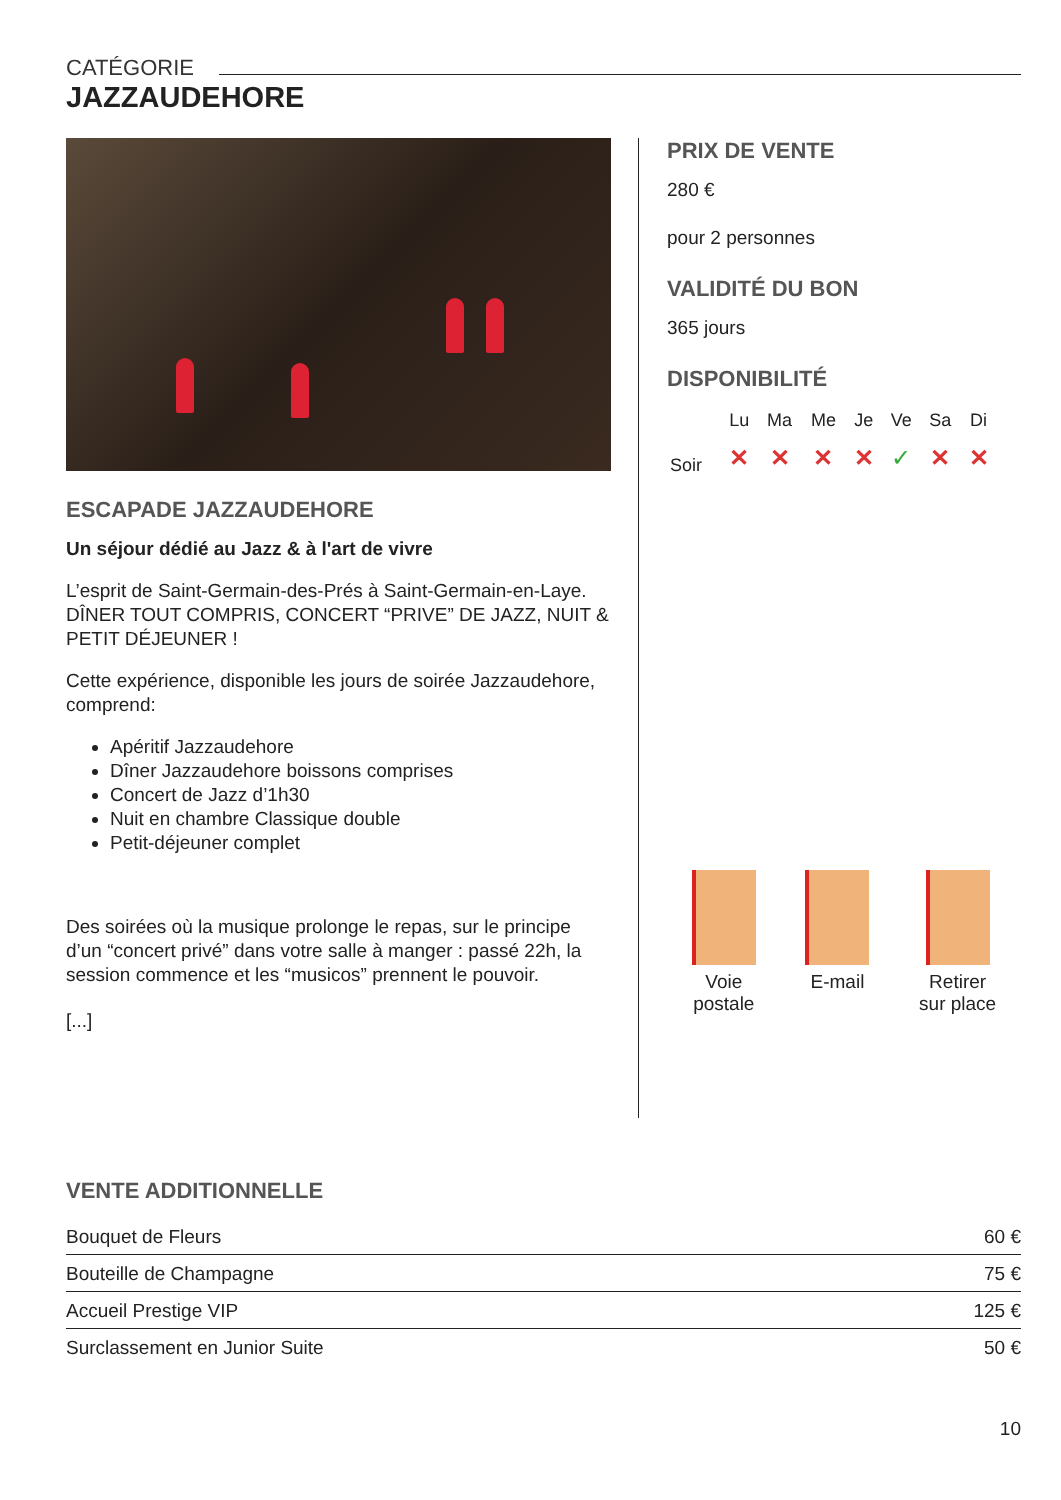CATÉGORIE
JAZZAUDEHORE
ESCAPADE JAZZAUDEHORE
Un séjour dédié au Jazz & à l'art de vivre
L’esprit de Saint-Germain-des-Prés à Saint-Germain-en-Laye.
DÎNER TOUT COMPRIS, CONCERT “PRIVE” DE JAZZ, NUIT & PETIT DÉJEUNER !
Cette expérience, disponible les jours de soirée Jazzaudehore, comprend:
Apéritif Jazzaudehore
Dîner Jazzaudehore boissons comprises
Concert de Jazz d’1h30
Nuit en chambre Classique double
Petit-déjeuner complet
Des soirées où la musique prolonge le repas, sur le principe d’un “concert privé” dans votre salle à manger : passé 22h, la session commence et les “musicos” prennent le pouvoir.
[...]
PRIX DE VENTE
280 €
pour 2 personnes
VALIDITÉ DU BON
365 jours
DISPONIBILITÉ
| | Lu | Ma | Me | Je | Ve | Sa | Di |
| Soir | ✕ | ✕ | ✕ | ✕ | ✓ | ✕ | ✕ |
Voie
postale
E-mail Retirer
sur place
VENTE ADDITIONNELLE
| Bouquet de Fleurs | 60 € |
| Bouteille de Champagne | 75 € |
| Accueil Prestige VIP | 125 € |
| Surclassement en Junior Suite | 50 € |
10